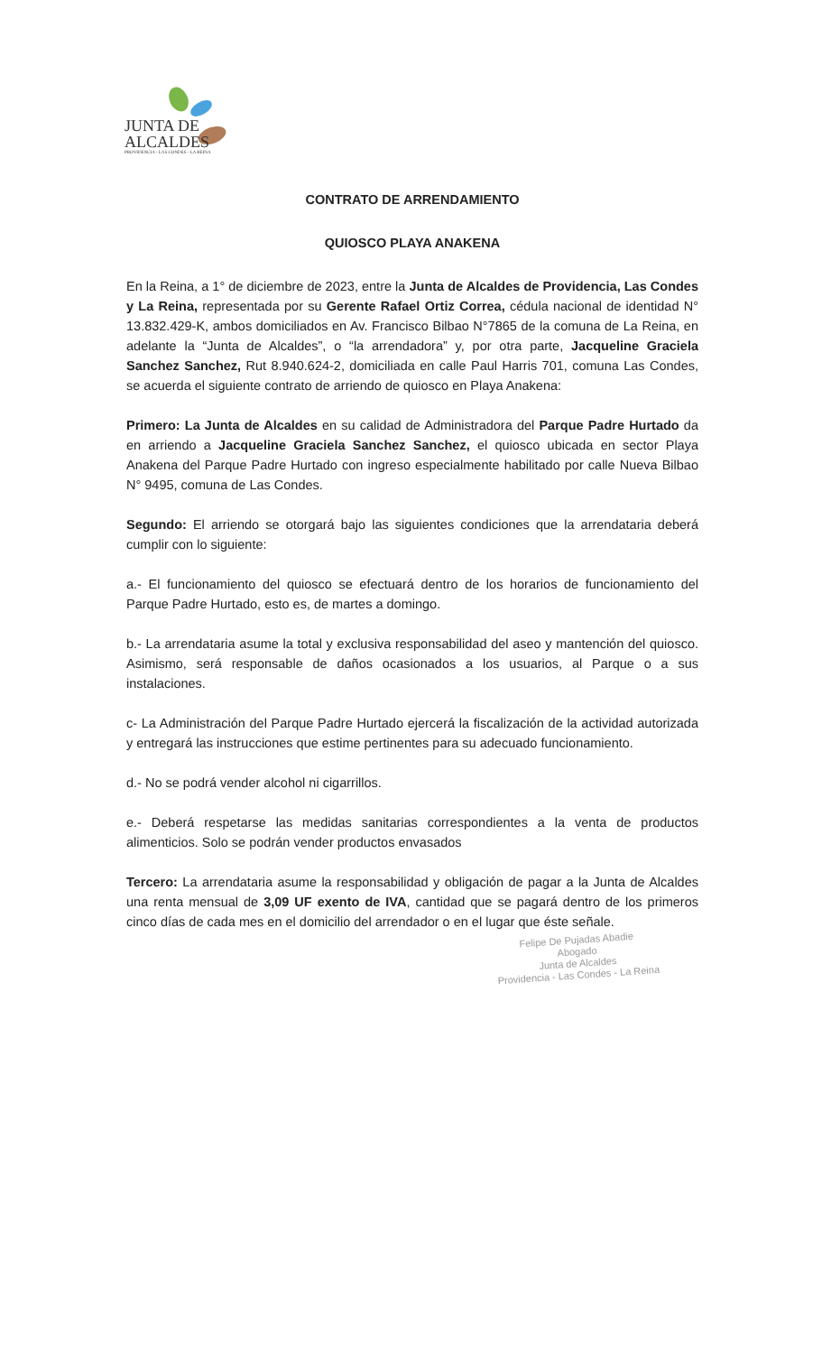JUNTA DE
ALCALDES
PROVIDENCIA - LAS CONDES - LA REINA
CONTRATO DE ARRENDAMIENTO
QUIOSCO PLAYA ANAKENA
En la Reina, a 1° de diciembre de 2023, entre la Junta de Alcaldes de Providencia, Las Condes y La Reina, representada por su Gerente Rafael Ortiz Correa, cédula nacional de identidad N° 13.832.429-K, ambos domiciliados en Av. Francisco Bilbao N°7865 de la comuna de La Reina, en adelante la “Junta de Alcaldes”, o “la arrendadora” y, por otra parte, Jacqueline Graciela Sanchez Sanchez, Rut 8.940.624-2, domiciliada en calle Paul Harris 701, comuna Las Condes, se acuerda el siguiente contrato de arriendo de quiosco en Playa Anakena:
Primero: La Junta de Alcaldes en su calidad de Administradora del Parque Padre Hurtado da en arriendo a Jacqueline Graciela Sanchez Sanchez, el quiosco ubicada en sector Playa Anakena del Parque Padre Hurtado con ingreso especialmente habilitado por calle Nueva Bilbao N° 9495, comuna de Las Condes.
Segundo: El arriendo se otorgará bajo las siguientes condiciones que la arrendataria deberá cumplir con lo siguiente:
a.- El funcionamiento del quiosco se efectuará dentro de los horarios de funcionamiento del Parque Padre Hurtado, esto es, de martes a domingo.
b.- La arrendataria asume la total y exclusiva responsabilidad del aseo y mantención del quiosco. Asimismo, será responsable de daños ocasionados a los usuarios, al Parque o a sus instalaciones.
c- La Administración del Parque Padre Hurtado ejercerá la fiscalización de la actividad autorizada y entregará las instrucciones que estime pertinentes para su adecuado funcionamiento.
d.- No se podrá vender alcohol ni cigarrillos.
e.- Deberá respetarse las medidas sanitarias correspondientes a la venta de productos alimenticios. Solo se podrán vender productos envasados
Tercero: La arrendataria asume la responsabilidad y obligación de pagar a la Junta de Alcaldes una renta mensual de 3,09 UF exento de IVA, cantidad que se pagará dentro de los primeros cinco días de cada mes en el domicilio del arrendador o en el lugar que éste señale.
Felipe De Pujadas Abadie
Abogado
Junta de Alcaldes
Providencia - Las Condes - La Reina